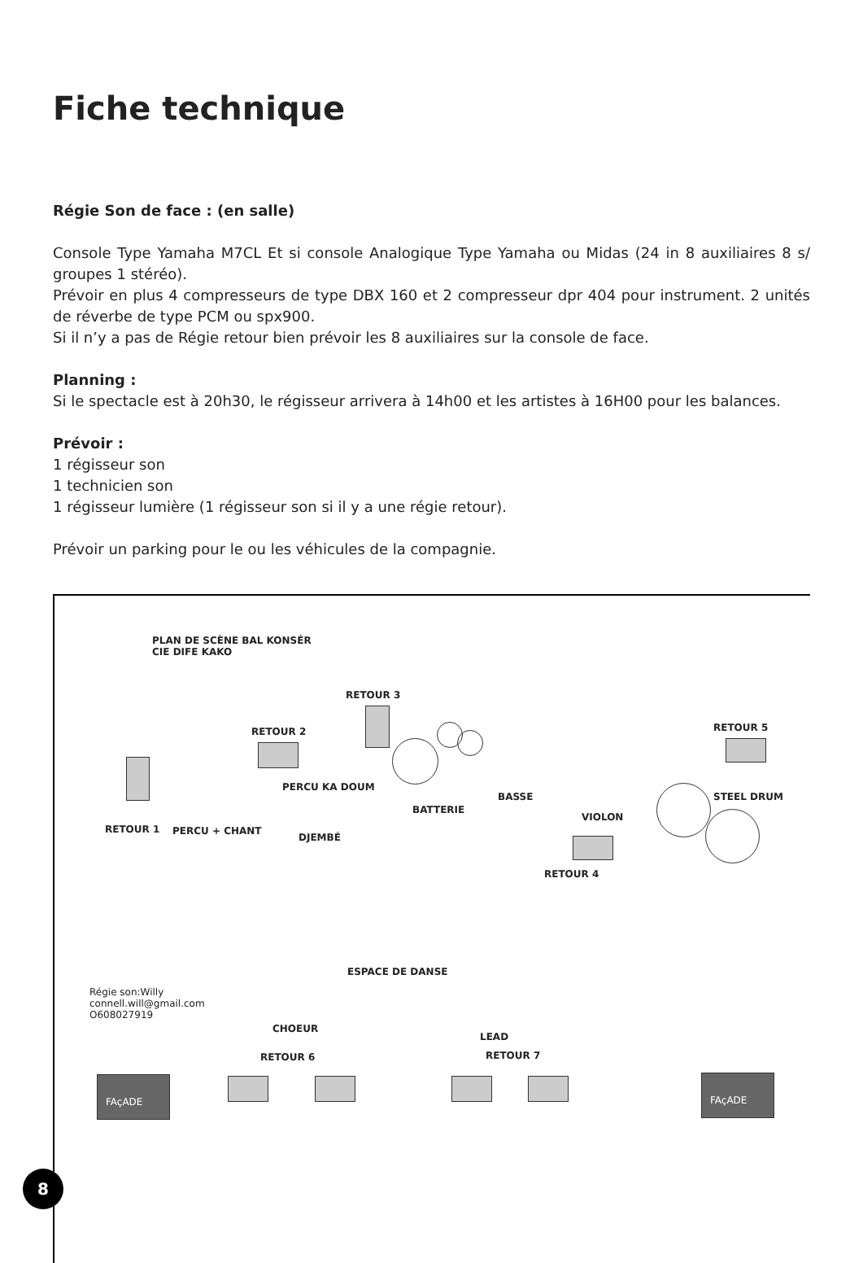Fiche technique
Régie Son de face : (en salle)
Console Type Yamaha M7CL Et si console Analogique Type Yamaha ou Midas (24 in 8 auxiliaires 8 s/ groupes 1 stéréo).
Prévoir en plus 4 compresseurs de type DBX 160 et 2 compresseur dpr 404 pour instrument. 2 unités de réverbe de type PCM ou spx900.
Si il n’y a pas de Régie retour bien prévoir les 8 auxiliaires sur la console de face.
Planning :
Si le spectacle est à 20h30, le régisseur arrivera à 14h00 et les artistes à 16H00 pour les balances.
Prévoir :
1 régisseur son
1 technicien son
1 régisseur lumière (1 régisseur son si il y a une régie retour).
Prévoir un parking pour le ou les véhicules de la compagnie.
PLAN DE SCÈNE BAL KONSÉR
CIE DIFE KAKO
RETOUR 3
RETOUR 2 RETOUR 5
PERCU KA DOUM
BASSE
BATTERIE
STEEL DRUM
VIOLON
RETOUR 1 PERCU + CHANT
DJEMBÉ
RETOUR 4
ESPACE DE DANSE
Régie son:Willy
connell.will@gmail.com
O608027919
CHOEUR
LEAD
RETOUR 6 RETOUR 7
FAçADE FAçADE
8